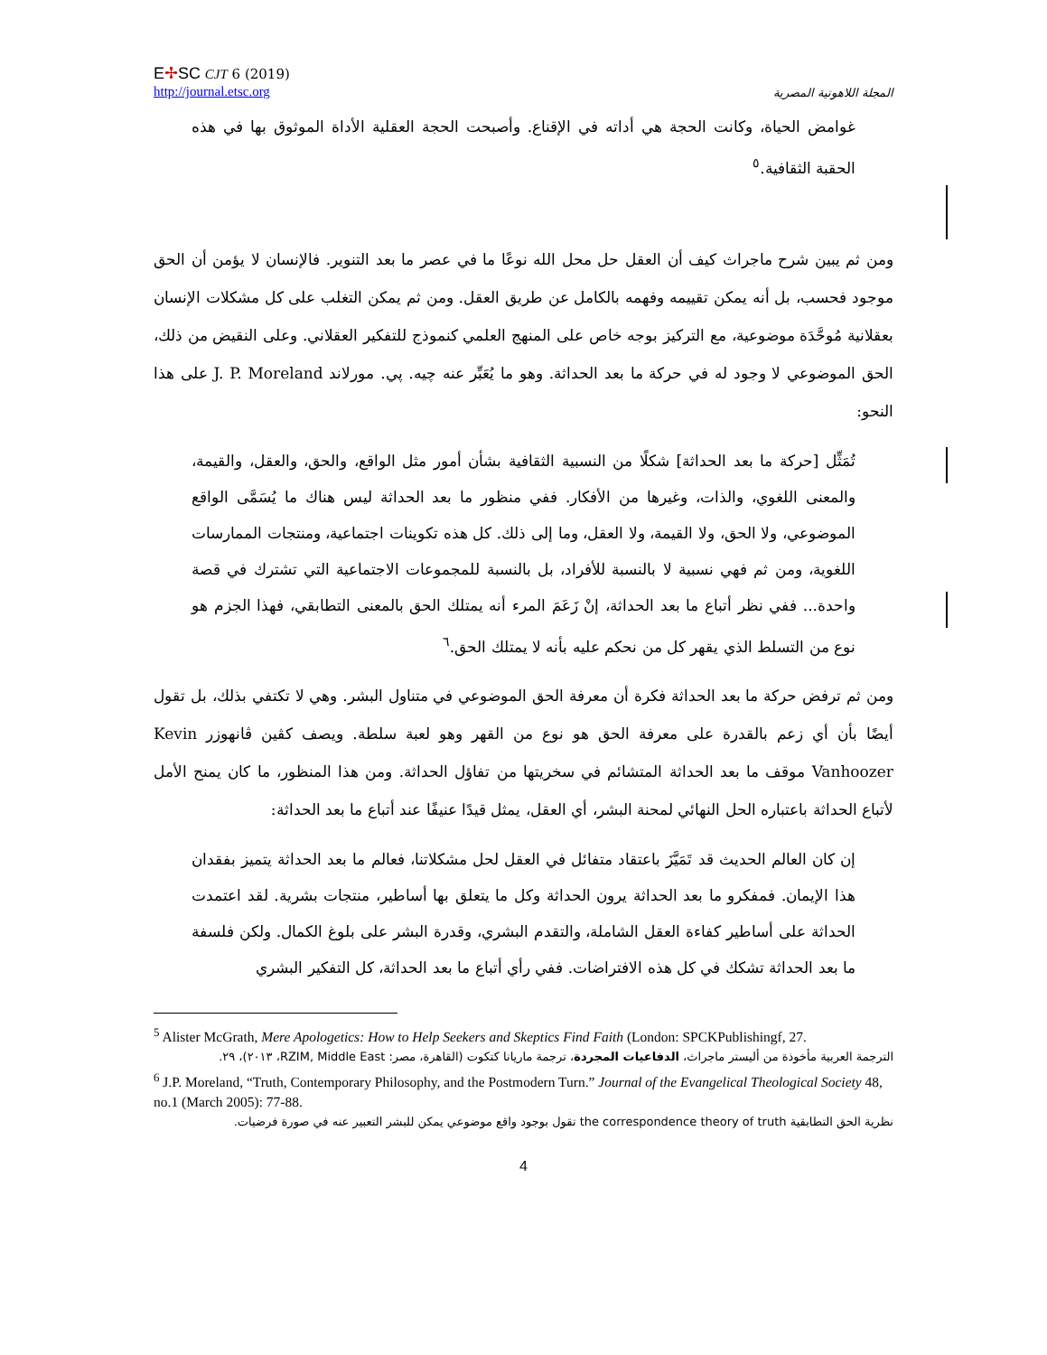E✢SC CJT 6 (2019)
http://journal.etsc.org
المجلة اللاهوتية المصرية
غوامض الحياة، وكانت الحجة هي أداته في الإقناع. وأصبحت الحجة العقلية الأداة الموثوق بها في هذه الحقبة الثقافية.<sup>٥</sup>
ومن ثم يبين شرح ماجراث كيف أن العقل حل محل الله نوعًا ما في عصر ما بعد التنوير. فالإنسان لا يؤمن أن الحق موجود فحسب، بل أنه يمكن تقييمه وفهمه بالكامل عن طريق العقل. ومن ثم يمكن التغلب على كل مشكلات الإنسان بعقلانية مُوحَّدَة موضوعية، مع التركيز بوجه خاص على المنهج العلمي كنموذج للتفكير العقلاني. وعلى النقيض من ذلك، الحق الموضوعي لا وجود له في حركة ما بعد الحداثة. وهو ما يُعَبِّر عنه چيه. پي. مورلاند J. P. Moreland على هذا النحو:
تُمَثِّل [حركة ما بعد الحداثة] شكلًا من النسبية الثقافية بشأن أمور مثل الواقع، والحق، والعقل، والقيمة، والمعنى اللغوي، والذات، وغيرها من الأفكار. ففي منظور ما بعد الحداثة ليس هناك ما يُسَمَّى الواقع الموضوعي، ولا الحق، ولا القيمة، ولا العقل، وما إلى ذلك. كل هذه تكوينات اجتماعية، ومنتجات الممارسات اللغوية، ومن ثم فهي نسبية لا بالنسبة للأفراد، بل بالنسبة للمجموعات الاجتماعية التي تشترك في قصة واحدة... ففي نظر أتباع ما بعد الحداثة، إنْ زَعَمَ المرء أنه يمتلك الحق بالمعنى التطابقي، فهذا الجزم هو نوع من التسلط الذي يقهر كل من نحكم عليه بأنه لا يمتلك الحق.<sup>٦</sup>
ومن ثم ترفض حركة ما بعد الحداثة فكرة أن معرفة الحق الموضوعي في متناول البشر. وهي لا تكتفي بذلك، بل تقول أيضًا بأن أي زعم بالقدرة على معرفة الحق هو نوع من القهر وهو لعبة سلطة. ويصف كڤين ڤانهوزر Kevin Vanhoozer موقف ما بعد الحداثة المتشائم في سخريتها من تفاؤل الحداثة. ومن هذا المنظور، ما كان يمنح الأمل لأتباع الحداثة باعتباره الحل النهائي لمحنة البشر، أي العقل، يمثل قيدًا عنيفًا عند أتباع ما بعد الحداثة:
إن كان العالم الحديث قد تَمَيَّزَ باعتقاد متفائل في العقل لحل مشكلاتنا، فعالم ما بعد الحداثة يتميز بفقدان هذا الإيمان. فمفكرو ما بعد الحداثة يرون الحداثة وكل ما يتعلق بها أساطير، منتجات بشرية. لقد اعتمدت الحداثة على أساطير كفاءة العقل الشاملة، والتقدم البشري، وقدرة البشر على بلوغ الكمال. ولكن فلسفة ما بعد الحداثة تشكك في كل هذه الافتراضات. ففي رأي أتباع ما بعد الحداثة، كل التفكير البشري
<sup>5</sup> Alister McGrath, Mere Apologetics: How to Help Seekers and Skeptics Find Faith (London: SPCKPublishingf, 27.
الترجمة العربية مأخوذة من أليستر ماجراث، الدفاعيات المجردة، ترجمة ماريانا كتكوت (القاهرة، مصر: RZIM, Middle East، ٢٠١٣)، ٢٩.
<sup>6</sup> J.P. Moreland, “Truth, Contemporary Philosophy, and the Postmodern Turn.” Journal of the Evangelical Theological Society 48, no.1 (March 2005): 77-88.
نظرية الحق التطابقية the correspondence theory of truth تقول بوجود واقع موضوعي يمكن للبشر التعبير عنه في صورة فرضيات.
4